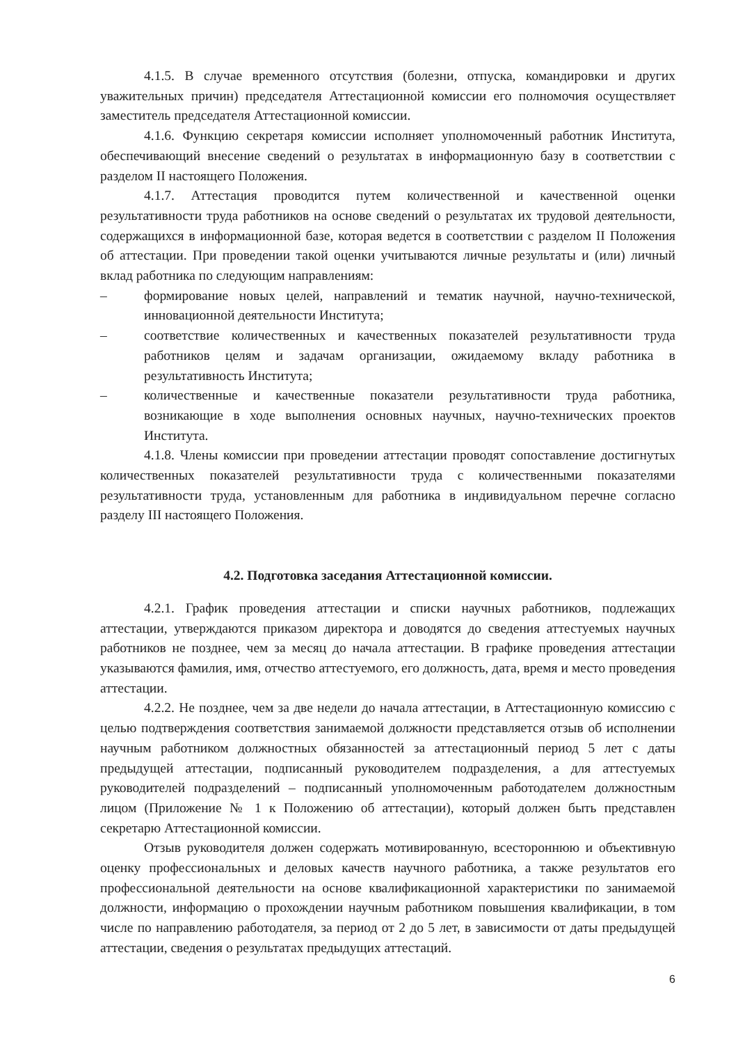4.1.5. В случае временного отсутствия (болезни, отпуска, командировки и других уважительных причин) председателя Аттестационной комиссии его полномочия осуществляет заместитель председателя Аттестационной комиссии.
4.1.6. Функцию секретаря комиссии исполняет уполномоченный работник Института, обеспечивающий внесение сведений о результатах в информационную базу в соответствии с разделом II настоящего Положения.
4.1.7. Аттестация проводится путем количественной и качественной оценки результативности труда работников на основе сведений о результатах их трудовой деятельности, содержащихся в информационной базе, которая ведется в соответствии с разделом II Положения об аттестации. При проведении такой оценки учитываются личные результаты и (или) личный вклад работника по следующим направлениям:
– формирование новых целей, направлений и тематик научной, научно-технической, инновационной деятельности Института;
– соответствие количественных и качественных показателей результативности труда работников целям и задачам организации, ожидаемому вкладу работника в результативность Института;
– количественные и качественные показатели результативности труда работника, возникающие в ходе выполнения основных научных, научно-технических проектов Института.
4.1.8. Члены комиссии при проведении аттестации проводят сопоставление достигнутых количественных показателей результативности труда с количественными показателями результативности труда, установленным для работника в индивидуальном перечне согласно разделу III настоящего Положения.
4.2. Подготовка заседания Аттестационной комиссии.
4.2.1. График проведения аттестации и списки научных работников, подлежащих аттестации, утверждаются приказом директора и доводятся до сведения аттестуемых научных работников не позднее, чем за месяц до начала аттестации. В графике проведения аттестации указываются фамилия, имя, отчество аттестуемого, его должность, дата, время и место проведения аттестации.
4.2.2. Не позднее, чем за две недели до начала аттестации, в Аттестационную комиссию с целью подтверждения соответствия занимаемой должности представляется отзыв об исполнении научным работником должностных обязанностей за аттестационный период 5 лет с даты предыдущей аттестации, подписанный руководителем подразделения, а для аттестуемых руководителей подразделений – подписанный уполномоченным работодателем должностным лицом (Приложение № 1 к Положению об аттестации), который должен быть представлен секретарю Аттестационной комиссии.
Отзыв руководителя должен содержать мотивированную, всестороннюю и объективную оценку профессиональных и деловых качеств научного работника, а также результатов его профессиональной деятельности на основе квалификационной характеристики по занимаемой должности, информацию о прохождении научным работником повышения квалификации, в том числе по направлению работодателя, за период от 2 до 5 лет, в зависимости от даты предыдущей аттестации, сведения о результатах предыдущих аттестаций.
6